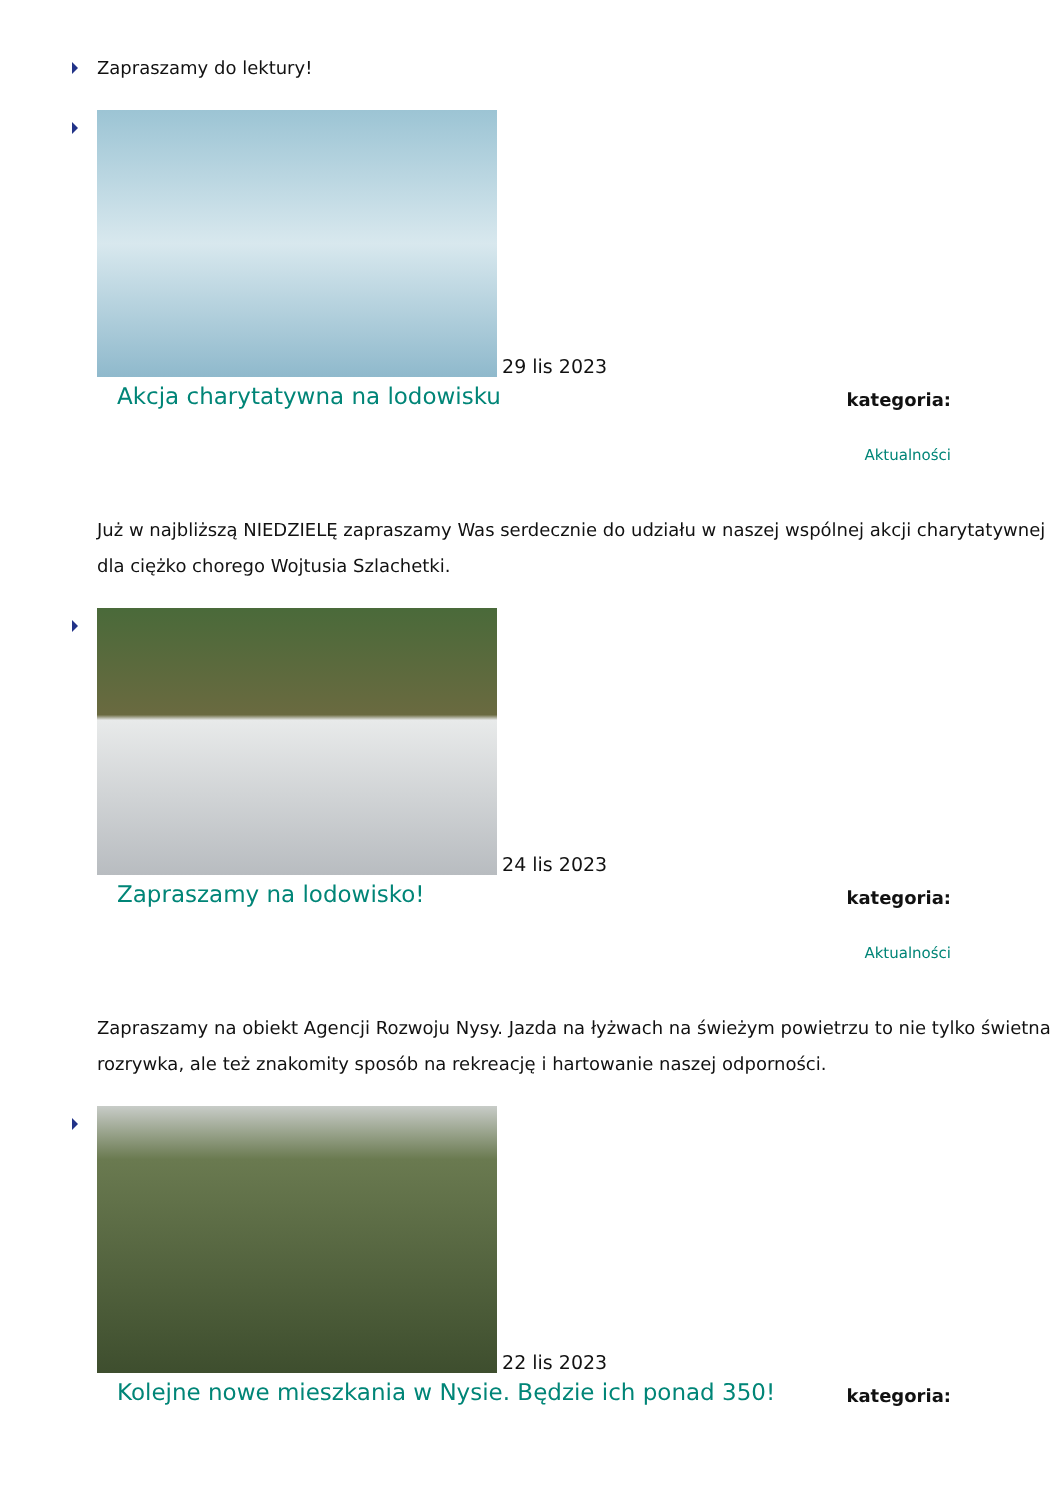Zapraszamy do lektury!
29 lis 2023
Akcja charytatywna na lodowisku
kategoria:
Aktualności
Już w najbliższą NIEDZIELĘ zapraszamy Was serdecznie do udziału w naszej wspólnej akcji charytatywnej dla ciężko chorego Wojtusia Szlachetki.
24 lis 2023
Zapraszamy na lodowisko!
kategoria:
Aktualności
Zapraszamy na obiekt Agencji Rozwoju Nysy. Jazda na łyżwach na świeżym powietrzu to nie tylko świetna rozrywka, ale też znakomity sposób na rekreację i hartowanie naszej odporności.
22 lis 2023
Kolejne nowe mieszkania w Nysie. Będzie ich ponad 350!
kategoria: